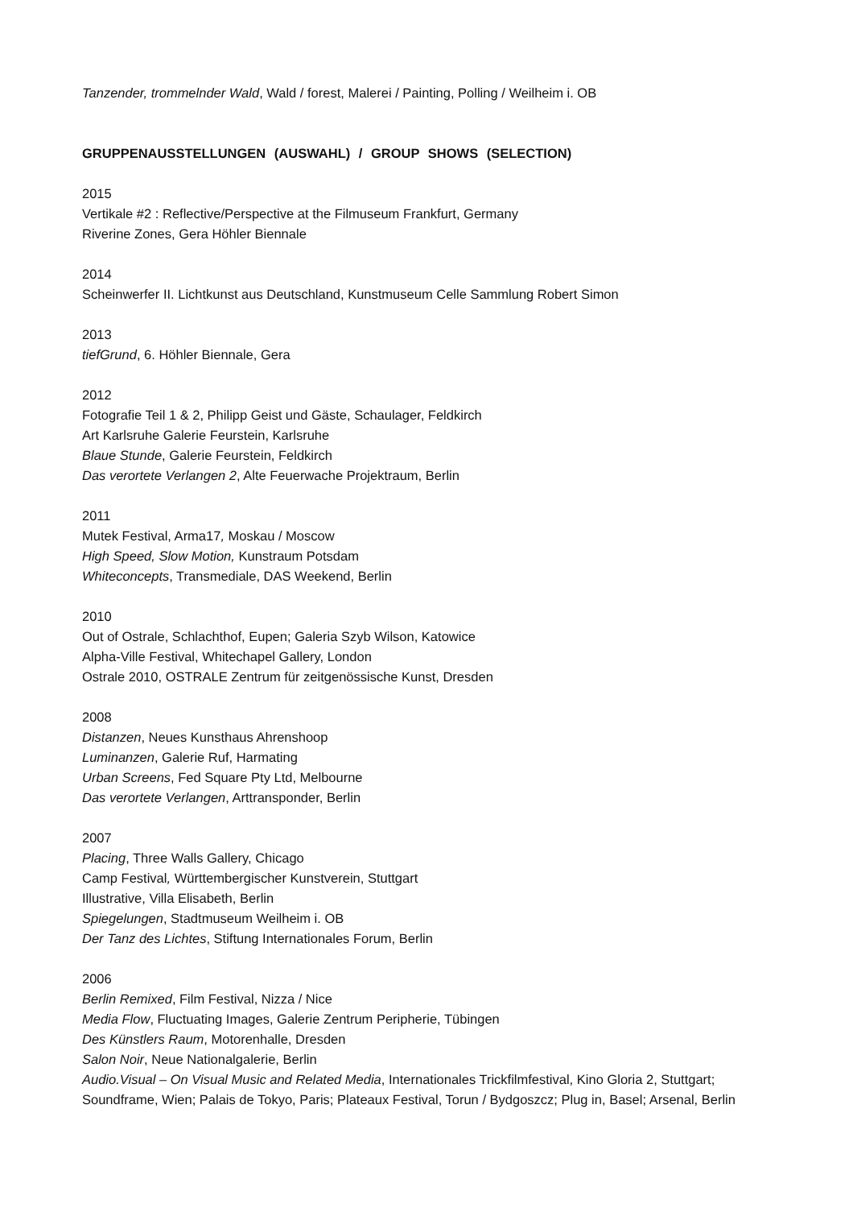Tanzender, trommelnder Wald, Wald / forest, Malerei / Painting, Polling / Weilheim i. OB
GRUPPENAUSSTELLUNGEN (AUSWAHL) / GROUP SHOWS (SELECTION)
2015
Vertikale #2 : Reflective/Perspective at the Filmuseum Frankfurt, Germany
Riverine Zones, Gera Höhler Biennale
2014
Scheinwerfer II. Lichtkunst aus Deutschland, Kunstmuseum Celle Sammlung Robert Simon
2013
tiefGrund, 6. Höhler Biennale, Gera
2012
Fotografie Teil 1 & 2, Philipp Geist und Gäste, Schaulager, Feldkirch
Art Karlsruhe Galerie Feurstein, Karlsruhe
Blaue Stunde, Galerie Feurstein, Feldkirch
Das verortete Verlangen 2, Alte Feuerwache Projektraum, Berlin
2011
Mutek Festival, Arma17, Moskau / Moscow
High Speed, Slow Motion, Kunstraum Potsdam
Whiteconcepts, Transmediale, DAS Weekend, Berlin
2010
Out of Ostrale, Schlachthof, Eupen; Galeria Szyb Wilson, Katowice
Alpha-Ville Festival, Whitechapel Gallery, London
Ostrale 2010, OSTRALE Zentrum für zeitgenössische Kunst, Dresden
2008
Distanzen, Neues Kunsthaus Ahrenshoop
Luminanzen, Galerie Ruf, Harmating
Urban Screens, Fed Square Pty Ltd, Melbourne
Das verortete Verlangen, Arttransponder, Berlin
2007
Placing, Three Walls Gallery, Chicago
Camp Festival, Württembergischer Kunstverein, Stuttgart
Illustrative, Villa Elisabeth, Berlin
Spiegelungen, Stadtmuseum Weilheim i. OB
Der Tanz des Lichtes, Stiftung Internationales Forum, Berlin
2006
Berlin Remixed, Film Festival, Nizza / Nice
Media Flow, Fluctuating Images, Galerie Zentrum Peripherie, Tübingen
Des Künstlers Raum, Motorenhalle, Dresden
Salon Noir, Neue Nationalgalerie, Berlin
Audio.Visual – On Visual Music and Related Media, Internationales Trickfilmfestival, Kino Gloria 2, Stuttgart; Soundframe, Wien; Palais de Tokyo, Paris; Plateaux Festival, Torun / Bydgoszcz; Plug in, Basel; Arsenal, Berlin